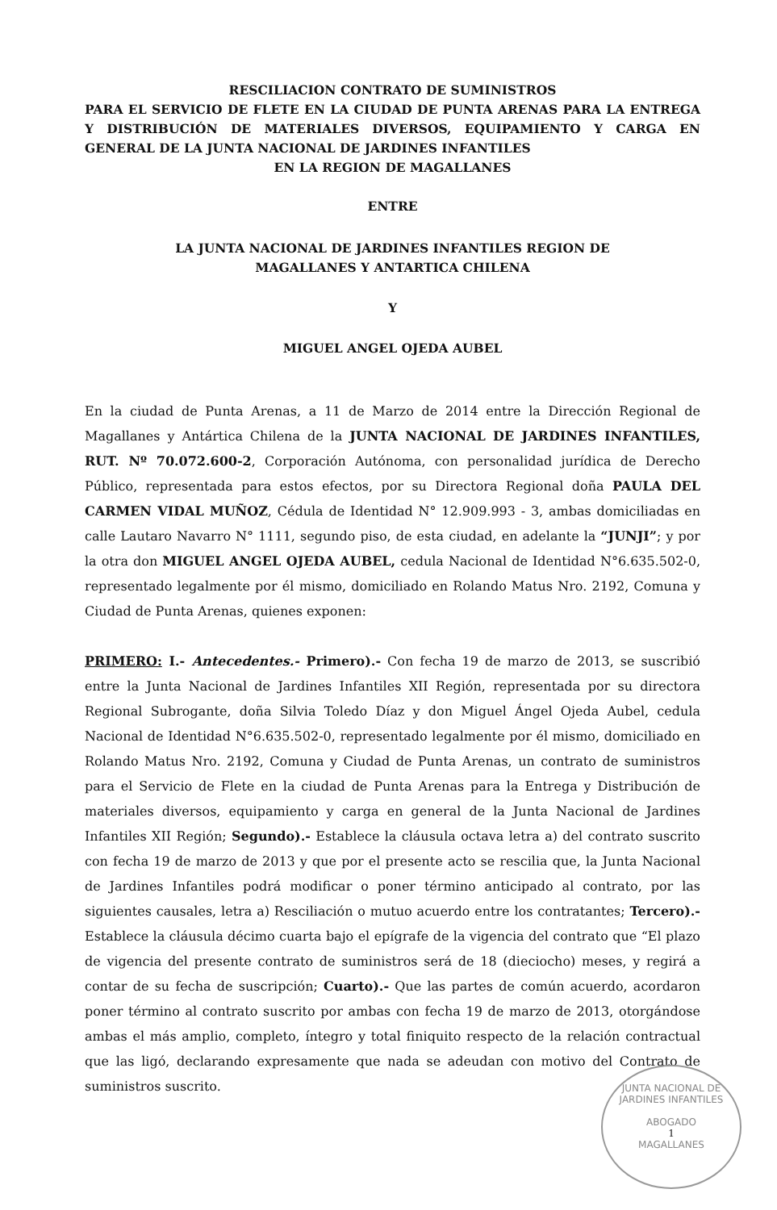RESCILIACION CONTRATO DE SUMINISTROS
PARA EL SERVICIO DE FLETE EN LA CIUDAD DE PUNTA ARENAS PARA LA ENTREGA Y DISTRIBUCIÓN DE MATERIALES DIVERSOS, EQUIPAMIENTO Y CARGA EN GENERAL DE LA JUNTA NACIONAL DE JARDINES INFANTILES
EN LA REGION DE MAGALLANES
ENTRE
LA JUNTA NACIONAL DE JARDINES INFANTILES REGION DE
MAGALLANES Y ANTARTICA CHILENA
Y
MIGUEL ANGEL OJEDA AUBEL
En la ciudad de Punta Arenas, a 11 de Marzo de 2014 entre la Dirección Regional de Magallanes y Antártica Chilena de la JUNTA NACIONAL DE JARDINES INFANTILES, RUT. Nº 70.072.600-2, Corporación Autónoma, con personalidad jurídica de Derecho Público, representada para estos efectos, por su Directora Regional doña PAULA DEL CARMEN VIDAL MUÑOZ, Cédula de Identidad N° 12.909.993 - 3, ambas domiciliadas en calle Lautaro Navarro N° 1111, segundo piso, de esta ciudad, en adelante la “JUNJI”; y por la otra don MIGUEL ANGEL OJEDA AUBEL, cedula Nacional de Identidad N°6.635.502-0, representado legalmente por él mismo, domiciliado en Rolando Matus Nro. 2192, Comuna y Ciudad de Punta Arenas, quienes exponen:
PRIMERO: I.- Antecedentes.- Primero).- Con fecha 19 de marzo de 2013, se suscribió entre la Junta Nacional de Jardines Infantiles XII Región, representada por su directora Regional Subrogante, doña Silvia Toledo Díaz y don Miguel Ángel Ojeda Aubel, cedula Nacional de Identidad N°6.635.502-0, representado legalmente por él mismo, domiciliado en Rolando Matus Nro. 2192, Comuna y Ciudad de Punta Arenas, un contrato de suministros para el Servicio de Flete en la ciudad de Punta Arenas para la Entrega y Distribución de materiales diversos, equipamiento y carga en general de la Junta Nacional de Jardines Infantiles XII Región; Segundo).- Establece la cláusula octava letra a) del contrato suscrito con fecha 19 de marzo de 2013 y que por el presente acto se rescilia que, la Junta Nacional de Jardines Infantiles podrá modificar o poner término anticipado al contrato, por las siguientes causales, letra a) Resciliación o mutuo acuerdo entre los contratantes; Tercero).- Establece la cláusula décimo cuarta bajo el epígrafe de la vigencia del contrato que “El plazo de vigencia del presente contrato de suministros será de 18 (dieciocho) meses, y regirá a contar de su fecha de suscripción; Cuarto).- Que las partes de común acuerdo, acordaron poner término al contrato suscrito por ambas con fecha 19 de marzo de 2013, otorgándose ambas el más amplio, completo, íntegro y total finiquito respecto de la relación contractual que las ligó, declarando expresamente que nada se adeudan con motivo del Contrato de suministros suscrito.
JUNTA NACIONAL DE JARDINES INFANTILES
ABOGADO
1
MAGALLANES